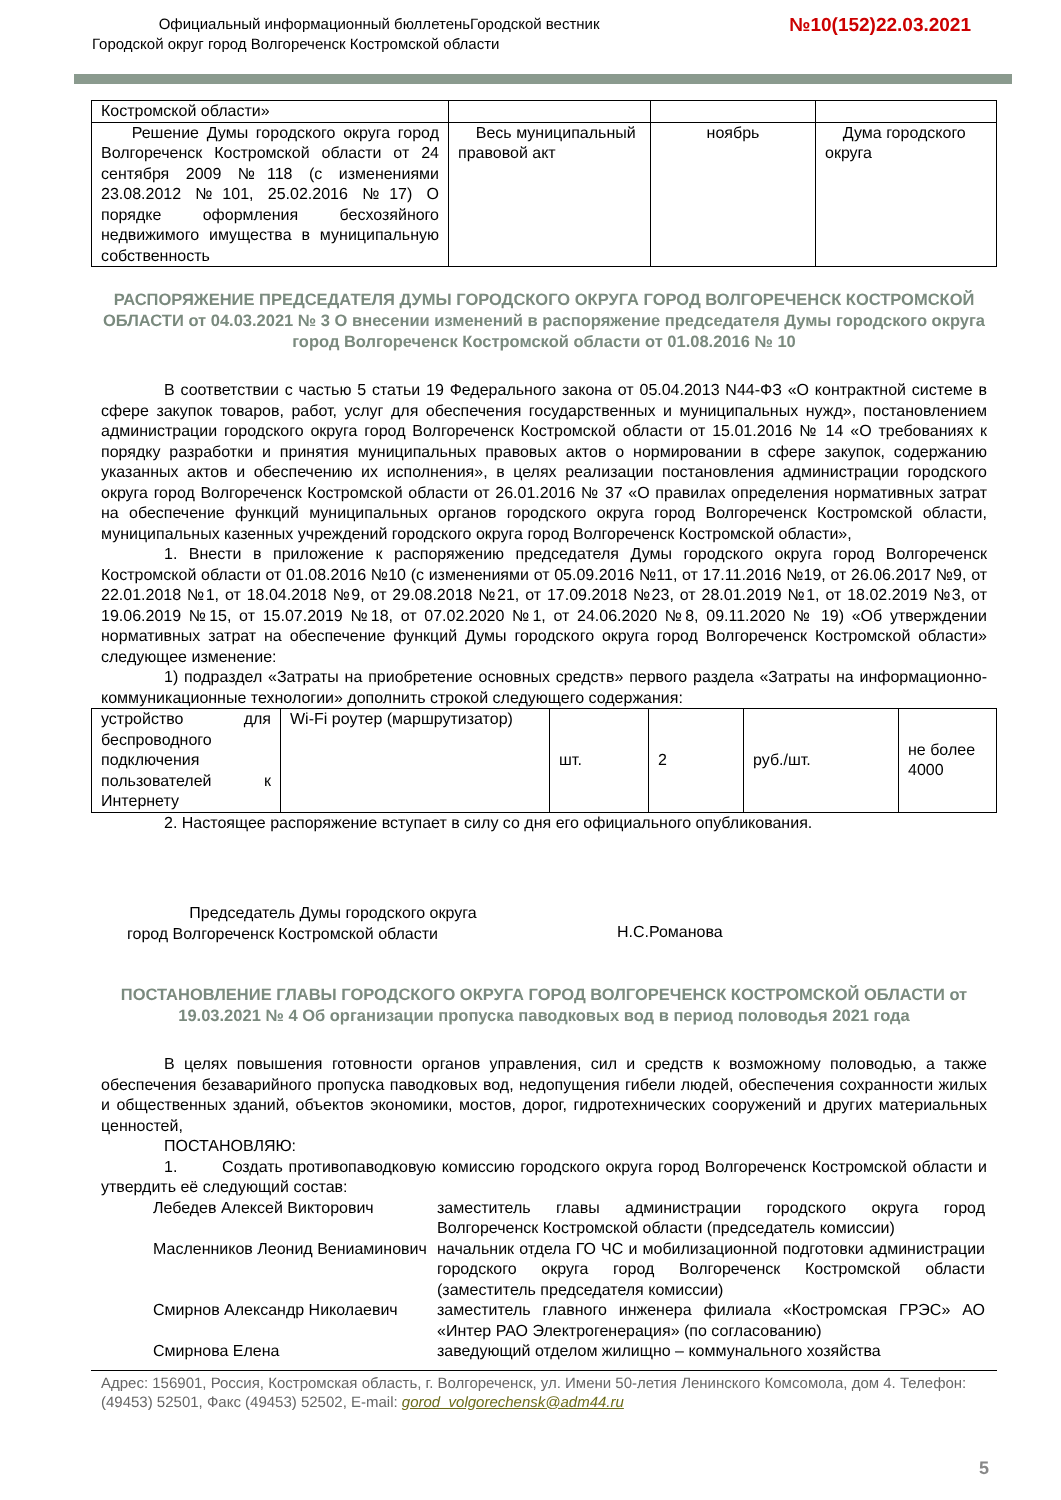Официальный информационный бюллетеньГородской вестник
Городской округ город Волгореченск Костромской области
№10(152)22.03.2021
| Костромской области» | | | |
| Решение Думы городского округа город Волгореченск Костромской области от 24 сентября 2009 №118 (с изменениями 23.08.2012 №101, 25.02.2016 №17) О порядке оформления бесхозяйного недвижимого имущества в муниципальную собственность | Весь муниципальный правовой акт | ноябрь | Дума городского округа |
РАСПОРЯЖЕНИЕ ПРЕДСЕДАТЕЛЯ ДУМЫ ГОРОДСКОГО ОКРУГА ГОРОД ВОЛГОРЕЧЕНСК КОСТРОМСКОЙ ОБЛАСТИ от 04.03.2021 № 3 О внесении изменений в распоряжение председателя Думы городского округа город Волгореченск Костромской области от 01.08.2016 № 10
В соответствии с частью 5 статьи 19 Федерального закона от 05.04.2013 N44-ФЗ «О контрактной системе в сфере закупок товаров, работ, услуг для обеспечения государственных и муниципальных нужд», постановлением администрации городского округа город Волгореченск Костромской области от 15.01.2016 № 14 «О требованиях к порядку разработки и принятия муниципальных правовых актов о нормировании в сфере закупок, содержанию указанных актов и обеспечению их исполнения», в целях реализации постановления администрации городского округа город Волгореченск Костромской области от 26.01.2016 № 37 «О правилах определения нормативных затрат на обеспечение функций муниципальных органов городского округа город Волгореченск Костромской области, муниципальных казенных учреждений городского округа город Волгореченск Костромской области»,
1. Внести в приложение к распоряжению председателя Думы городского округа город Волгореченск Костромской области от 01.08.2016 №10 (с изменениями от 05.09.2016 №11, от 17.11.2016 №19, от 26.06.2017 №9, от 22.01.2018 №1, от 18.04.2018 №9, от 29.08.2018 №21, от 17.09.2018 №23, от 28.01.2019 №1, от 18.02.2019 №3, от 19.06.2019 №15, от 15.07.2019 №18, от 07.02.2020 №1, от 24.06.2020 №8, 09.11.2020 № 19) «Об утверждении нормативных затрат на обеспечение функций Думы городского округа город Волгореченск Костромской области» следующее изменение:
1) подраздел «Затраты на приобретение основных средств» первого раздела «Затраты на информационно-коммуникационные технологии» дополнить строкой следующего содержания:
| устройство для беспроводного подключения пользователей к Интернету | Wi-Fi роутер (маршрутизатор) | шт. | 2 | руб./шт. | не более 4000 |
2. Настоящее распоряжение вступает в силу со дня его официального опубликования.
Председатель Думы городского округа
город Волгореченск Костромской области
Н.С.Романова
ПОСТАНОВЛЕНИЕ ГЛАВЫ ГОРОДСКОГО ОКРУГА ГОРОД ВОЛГОРЕЧЕНСК КОСТРОМСКОЙ ОБЛАСТИ от 19.03.2021 № 4 Об организации пропуска паводковых вод в период половодья 2021 года
В целях повышения готовности органов управления, сил и средств к возможному половодью, а также обеспечения безаварийного пропуска паводковых вод, недопущения гибели людей, обеспечения сохранности жилых и общественных зданий, объектов экономики, мостов, дорог, гидротехнических сооружений и других материальных ценностей,
ПОСТАНОВЛЯЮ:
1. Создать противопаводковую комиссию городского округа город Волгореченск Костромской области и утвердить её следующий состав:
| Лебедев Алексей Викторович | заместитель главы администрации городского округа город Волгореченск Костромской области (председатель комиссии) |
| Масленников Леонид Вениаминович | начальник отдела ГО ЧС и мобилизационной подготовки администрации городского округа город Волгореченск Костромской области (заместитель председателя комиссии) |
| Смирнов Александр Николаевич | заместитель главного инженера филиала «Костромская ГРЭС» АО «Интер РАО Электрогенерация» (по согласованию) |
| Смирнова Елена | заведующий отделом жилищно – коммунального хозяйства |
Адрес: 156901, Россия, Костромская область, г. Волгореченск, ул. Имени 50-летия Ленинского Комсомола, дом 4. Телефон: (49453) 52501, Факс (49453) 52502, E-mail: gorod_volgorechensk@adm44.ru
5